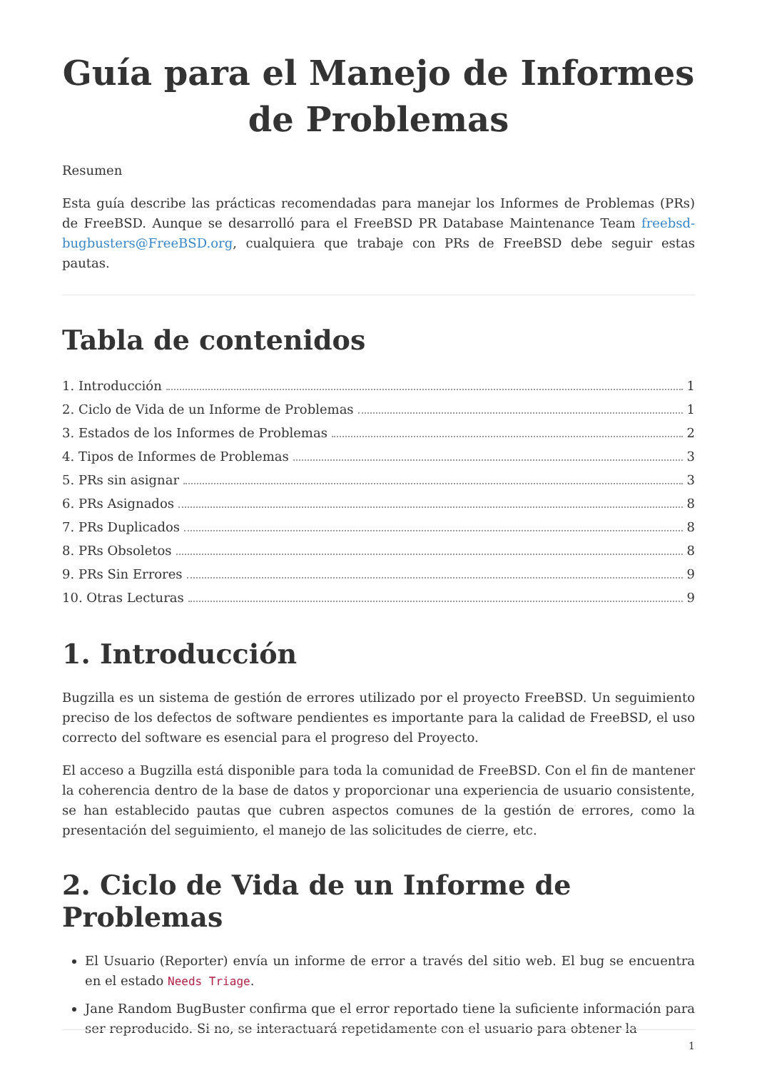Guía para el Manejo de Informes de Problemas
Resumen
Esta guía describe las prácticas recomendadas para manejar los Informes de Problemas (PRs) de FreeBSD. Aunque se desarrolló para el FreeBSD PR Database Maintenance Team freebsd-bugbusters@FreeBSD.org, cualquiera que trabaje con PRs de FreeBSD debe seguir estas pautas.
Tabla de contenidos
1. Introducción 1
2. Ciclo de Vida de un Informe de Problemas 1
3. Estados de los Informes de Problemas 2
4. Tipos de Informes de Problemas 3
5. PRs sin asignar 3
6. PRs Asignados 8
7. PRs Duplicados 8
8. PRs Obsoletos 8
9. PRs Sin Errores 9
10. Otras Lecturas 9
1. Introducción
Bugzilla es un sistema de gestión de errores utilizado por el proyecto FreeBSD. Un seguimiento preciso de los defectos de software pendientes es importante para la calidad de FreeBSD, el uso correcto del software es esencial para el progreso del Proyecto.
El acceso a Bugzilla está disponible para toda la comunidad de FreeBSD. Con el fin de mantener la coherencia dentro de la base de datos y proporcionar una experiencia de usuario consistente, se han establecido pautas que cubren aspectos comunes de la gestión de errores, como la presentación del seguimiento, el manejo de las solicitudes de cierre, etc.
2. Ciclo de Vida de un Informe de Problemas
El Usuario (Reporter) envía un informe de error a través del sitio web. El bug se encuentra en el estado Needs Triage.
Jane Random BugBuster confirma que el error reportado tiene la suficiente información para ser reproducido. Si no, se interactuará repetidamente con el usuario para obtener la
1